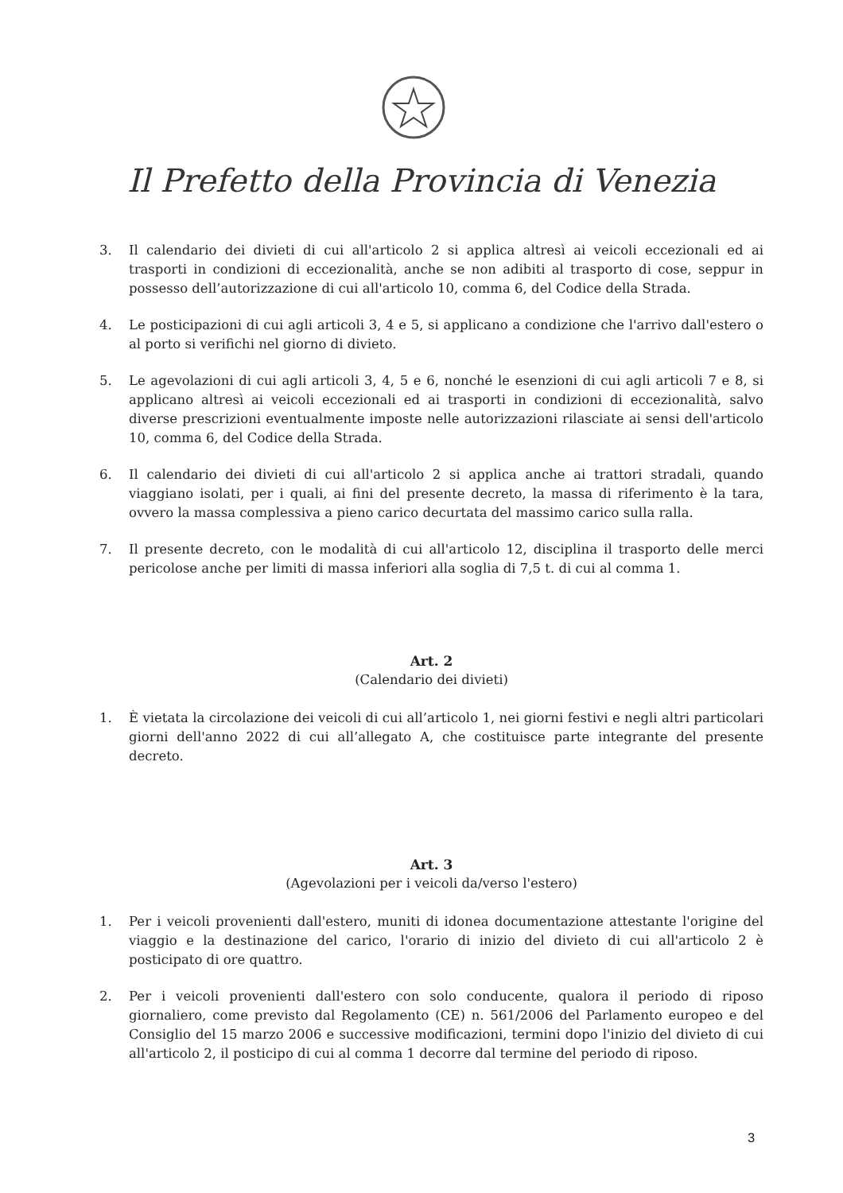Il Prefetto della Provincia di Venezia
3. Il calendario dei divieti di cui all'articolo 2 si applica altresì ai veicoli eccezionali ed ai trasporti in condizioni di eccezionalità, anche se non adibiti al trasporto di cose, seppur in possesso dell’autorizzazione di cui all'articolo 10, comma 6, del Codice della Strada.
4. Le posticipazioni di cui agli articoli 3, 4 e 5, si applicano a condizione che l'arrivo dall'estero o al porto si verifichi nel giorno di divieto.
5. Le agevolazioni di cui agli articoli 3, 4, 5 e 6, nonché le esenzioni di cui agli articoli 7 e 8, si applicano altresì ai veicoli eccezionali ed ai trasporti in condizioni di eccezionalità, salvo diverse prescrizioni eventualmente imposte nelle autorizzazioni rilasciate ai sensi dell'articolo 10, comma 6, del Codice della Strada.
6. Il calendario dei divieti di cui all'articolo 2 si applica anche ai trattori stradali, quando viaggiano isolati, per i quali, ai fini del presente decreto, la massa di riferimento è la tara, ovvero la massa complessiva a pieno carico decurtata del massimo carico sulla ralla.
7. Il presente decreto, con le modalità di cui all'articolo 12, disciplina il trasporto delle merci pericolose anche per limiti di massa inferiori alla soglia di 7,5 t. di cui al comma 1.
Art. 2
(Calendario dei divieti)
1. È vietata la circolazione dei veicoli di cui all’articolo 1, nei giorni festivi e negli altri particolari giorni dell'anno 2022 di cui all’allegato A, che costituisce parte integrante del presente decreto.
Art. 3
(Agevolazioni per i veicoli da/verso l'estero)
1. Per i veicoli provenienti dall'estero, muniti di idonea documentazione attestante l'origine del viaggio e la destinazione del carico, l'orario di inizio del divieto di cui all'articolo 2 è posticipato di ore quattro.
2. Per i veicoli provenienti dall'estero con solo conducente, qualora il periodo di riposo giornaliero, come previsto dal Regolamento (CE) n. 561/2006 del Parlamento europeo e del Consiglio del 15 marzo 2006 e successive modificazioni, termini dopo l'inizio del divieto di cui all'articolo 2, il posticipo di cui al comma 1 decorre dal termine del periodo di riposo.
3